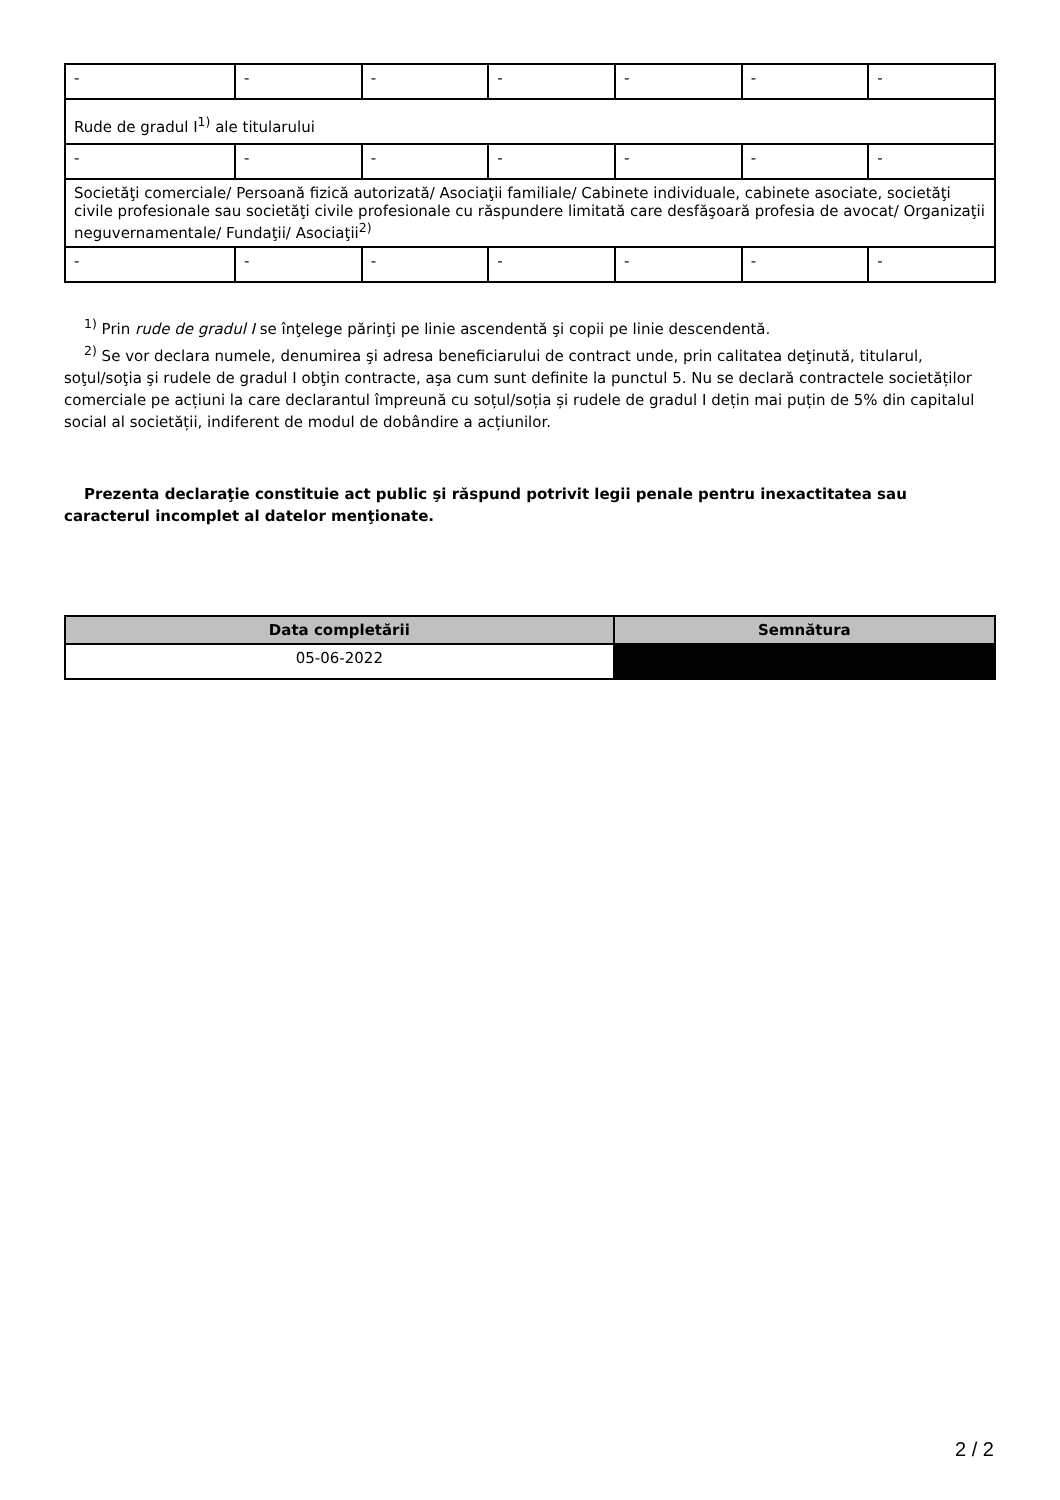| - | - | - | - | - | - | - |
| Rude de gradul I<sup>1)</sup> ale titularului | | | | | | |
| - | - | - | - | - | - | - |
| Societăţi comerciale/ Persoană fizică autorizată/ Asociaţii familiale/ Cabinete individuale, cabinete asociate, societăţi civile profesionale sau societăţi civile profesionale cu răspundere limitată care desfăşoară profesia de avocat/ Organizaţii neguvernamentale/ Fundaţii/ Asociaţii<sup>2)</sup> | | | | | | |
| - | - | - | - | - | - | - |
<sup>1)</sup> Prin rude de gradul I se înţelege părinţi pe linie ascendentă şi copii pe linie descendentă.
<sup>2)</sup> Se vor declara numele, denumirea şi adresa beneficiarului de contract unde, prin calitatea deţinută, titularul, soţul/soţia şi rudele de gradul I obţin contracte, aşa cum sunt definite la punctul 5. Nu se declară contractele societăților comerciale pe acțiuni la care declarantul împreună cu soțul/soția și rudele de gradul I dețin mai puțin de 5% din capitalul social al societății, indiferent de modul de dobândire a acțiunilor.
Prezenta declaraţie constituie act public şi răspund potrivit legii penale pentru inexactitatea sau caracterul incomplet al datelor menţionate.
| Data completării | Semnătura |
| --- | --- |
| 05-06-2022 | |
2 / 2